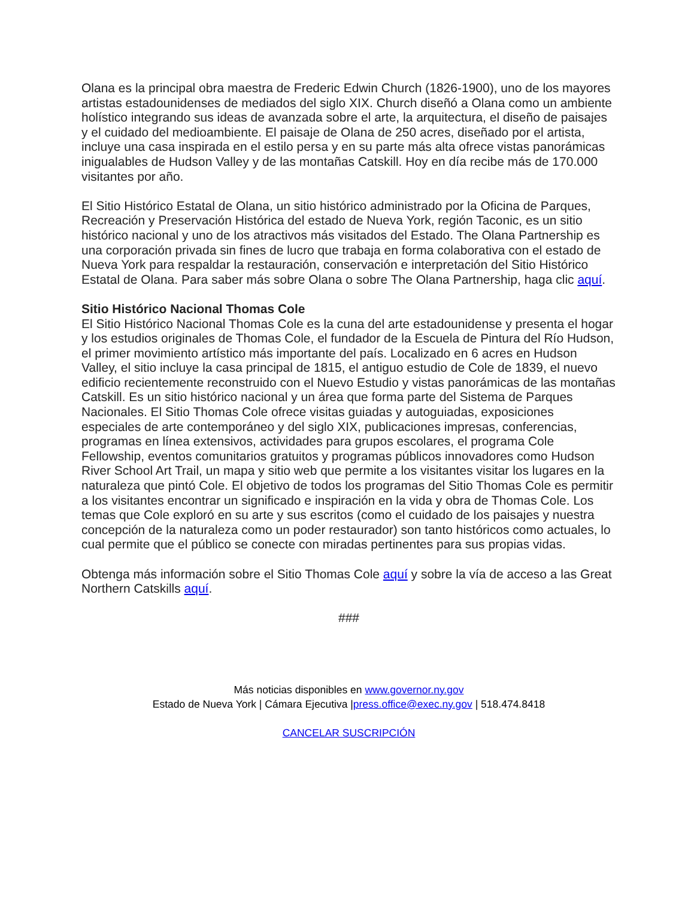Olana es la principal obra maestra de Frederic Edwin Church (1826-1900), uno de los mayores artistas estadounidenses de mediados del siglo XIX. Church diseñó a Olana como un ambiente holístico integrando sus ideas de avanzada sobre el arte, la arquitectura, el diseño de paisajes y el cuidado del medioambiente. El paisaje de Olana de 250 acres, diseñado por el artista, incluye una casa inspirada en el estilo persa y en su parte más alta ofrece vistas panorámicas inigualables de Hudson Valley y de las montañas Catskill. Hoy en día recibe más de 170.000 visitantes por año.
El Sitio Histórico Estatal de Olana, un sitio histórico administrado por la Oficina de Parques, Recreación y Preservación Histórica del estado de Nueva York, región Taconic, es un sitio histórico nacional y uno de los atractivos más visitados del Estado. The Olana Partnership es una corporación privada sin fines de lucro que trabaja en forma colaborativa con el estado de Nueva York para respaldar la restauración, conservación e interpretación del Sitio Histórico Estatal de Olana. Para saber más sobre Olana o sobre The Olana Partnership, haga clic aquí.
Sitio Histórico Nacional Thomas Cole
El Sitio Histórico Nacional Thomas Cole es la cuna del arte estadounidense y presenta el hogar y los estudios originales de Thomas Cole, el fundador de la Escuela de Pintura del Río Hudson, el primer movimiento artístico más importante del país. Localizado en 6 acres en Hudson Valley, el sitio incluye la casa principal de 1815, el antiguo estudio de Cole de 1839, el nuevo edificio recientemente reconstruido con el Nuevo Estudio y vistas panorámicas de las montañas Catskill. Es un sitio histórico nacional y un área que forma parte del Sistema de Parques Nacionales. El Sitio Thomas Cole ofrece visitas guiadas y autoguiadas, exposiciones especiales de arte contemporáneo y del siglo XIX, publicaciones impresas, conferencias, programas en línea extensivos, actividades para grupos escolares, el programa Cole Fellowship, eventos comunitarios gratuitos y programas públicos innovadores como Hudson River School Art Trail, un mapa y sitio web que permite a los visitantes visitar los lugares en la naturaleza que pintó Cole. El objetivo de todos los programas del Sitio Thomas Cole es permitir a los visitantes encontrar un significado e inspiración en la vida y obra de Thomas Cole. Los temas que Cole exploró en su arte y sus escritos (como el cuidado de los paisajes y nuestra concepción de la naturaleza como un poder restaurador) son tanto históricos como actuales, lo cual permite que el público se conecte con miradas pertinentes para sus propias vidas.
Obtenga más información sobre el Sitio Thomas Cole aquí y sobre la vía de acceso a las Great Northern Catskills aquí.
###
Más noticias disponibles en www.governor.ny.gov
Estado de Nueva York | Cámara Ejecutiva |press.office@exec.ny.gov | 518.474.8418
CANCELAR SUSCRIPCIÓN